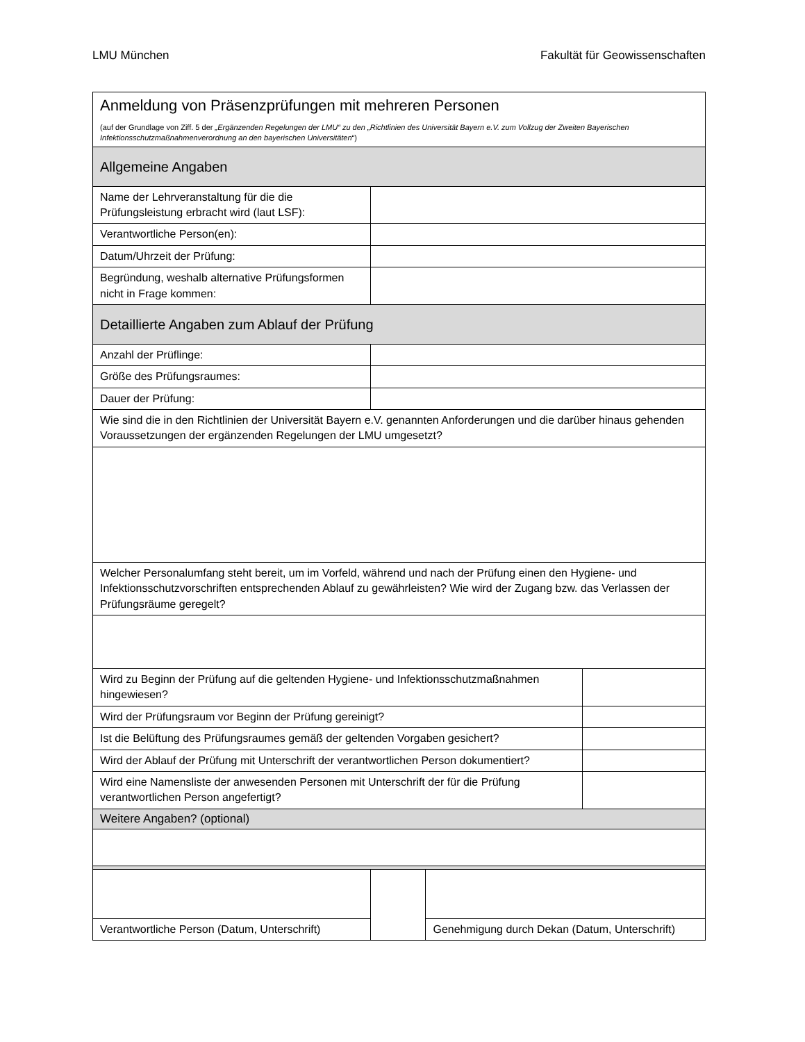LMU München Fakultät für Geowissenschaften
| Anmeldung von Präsenzprüfungen mit mehreren Personen (auf der Grundlage von Ziff. 5 der „Ergänzenden Regelungen der LMU“ zu den „Richtlinien des Universität Bayern e.V. zum Vollzug der Zweiten Bayerischen Infektionsschutzmaßnahmenverordnung an den bayerischen Universitäten “) | | | |
| Allgemeine Angaben | | | |
| Name der Lehrveranstaltung für die die Prüfungsleistung erbracht wird (laut LSF): | | | |
| Verantwortliche Person(en): | | | |
| Datum/Uhrzeit der Prüfung: | | | |
| Begründung, weshalb alternative Prüfungsformen nicht in Frage kommen: | | | |
| Detaillierte Angaben zum Ablauf der Prüfung | | | |
| Anzahl der Prüflinge: | | | |
| Größe des Prüfungsraumes: | | | |
| Dauer der Prüfung: | | | |
| Wie sind die in den Richtlinien der Universität Bayern e.V. genannten Anforderungen und die darüber hinaus gehenden Voraussetzungen der ergänzenden Regelungen der LMU umgesetzt? | | | |
| Welcher Personalumfang steht bereit, um im Vorfeld, während und nach der Prüfung einen den Hygiene- und Infektionsschutzvorschriften entsprechenden Ablauf zu gewährleisten? Wie wird der Zugang bzw. das Verlassen der Prüfungsräume geregelt? | | | |
| Wird zu Beginn der Prüfung auf die geltenden Hygiene- und Infektionsschutzmaßnahmen hingewiesen? | | | |
| Wird der Prüfungsraum vor Beginn der Prüfung gereinigt? | | | |
| Ist die Belüftung des Prüfungsraumes gemäß der geltenden Vorgaben gesichert? | | | |
| Wird der Ablauf der Prüfung mit Unterschrift der verantwortlichen Person dokumentiert? | | | |
| Wird eine Namensliste der anwesenden Personen mit Unterschrift der für die Prüfung verantwortlichen Person angefertigt? | | | |
| Weitere Angaben? (optional) | | | |
| Verantwortliche Person (Datum, Unterschrift) | | Genehmigung durch Dekan (Datum, Unterschrift) | |